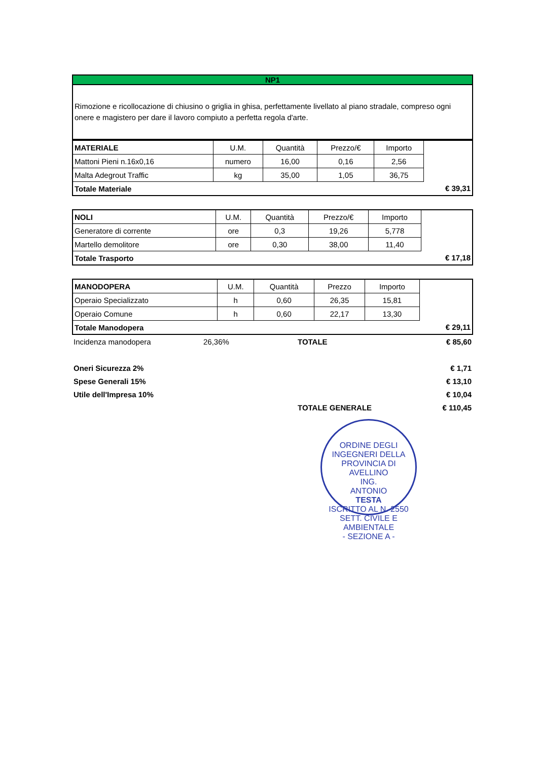NP1
Rimozione e ricollocazione di chiusino o griglia in ghisa, perfettamente livellato al piano stradale, compreso ogni onere e magistero per dare il lavoro compiuto a perfetta regola d'arte.
| MATERIALE | U.M. | Quantità | Prezzo/€ | Importo | |
| Mattoni Pieni n.16x0,16 | numero | 16,00 | 0,16 | 2,56 | |
| Malta Adegrout Traffic | kg | 35,00 | 1,05 | 36,75 | |
| Totale Materiale | | | | | € 39,31 |
| NOLI | U.M. | Quantità | Prezzo/€ | Importo | |
| Generatore di corrente | ore | 0,3 | 19,26 | 5,778 | |
| Martello demolitore | ore | 0,30 | 38,00 | 11,40 | |
| Totale Trasporto | | | | | € 17,18 |
| MANODOPERA | U.M. | Quantità | Prezzo | Importo | |
| Operaio Specializzato | h | 0,60 | 26,35 | 15,81 | |
| Operaio Comune | h | 0,60 | 22,17 | 13,30 | |
| Totale Manodopera | | | | | € 29,11 |
| Incidenza manodopera | 26,36% | TOTALE | € 85,60 |
| Oneri Sicurezza 2% | | | € 1,71 |
| Spese Generali 15% | | | € 13,10 |
| Utile dell'Impresa 10% | | | € 10,04 |
| | | TOTALE GENERALE | € 110,45 |
ORDINE DEGLI INGEGNERI DELLA PROVINCIA DI AVELLINO
ING.
ANTONIO
TESTA
ISCRITTO AL N. 2550
SETT. CIVILE E AMBIENTALE
- SEZIONE A -